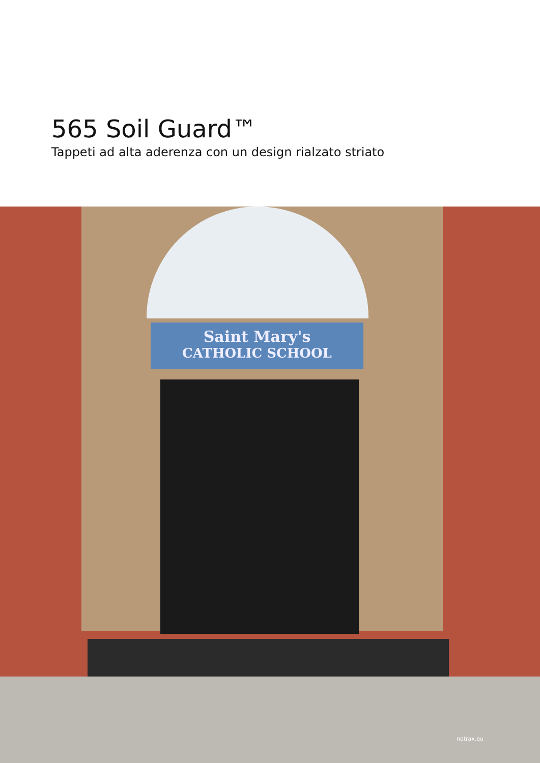565 Soil Guard™
Tappeti ad alta aderenza con un design rialzato striato
Saint Mary's
CATHOLIC SCHOOL
notrax.eu